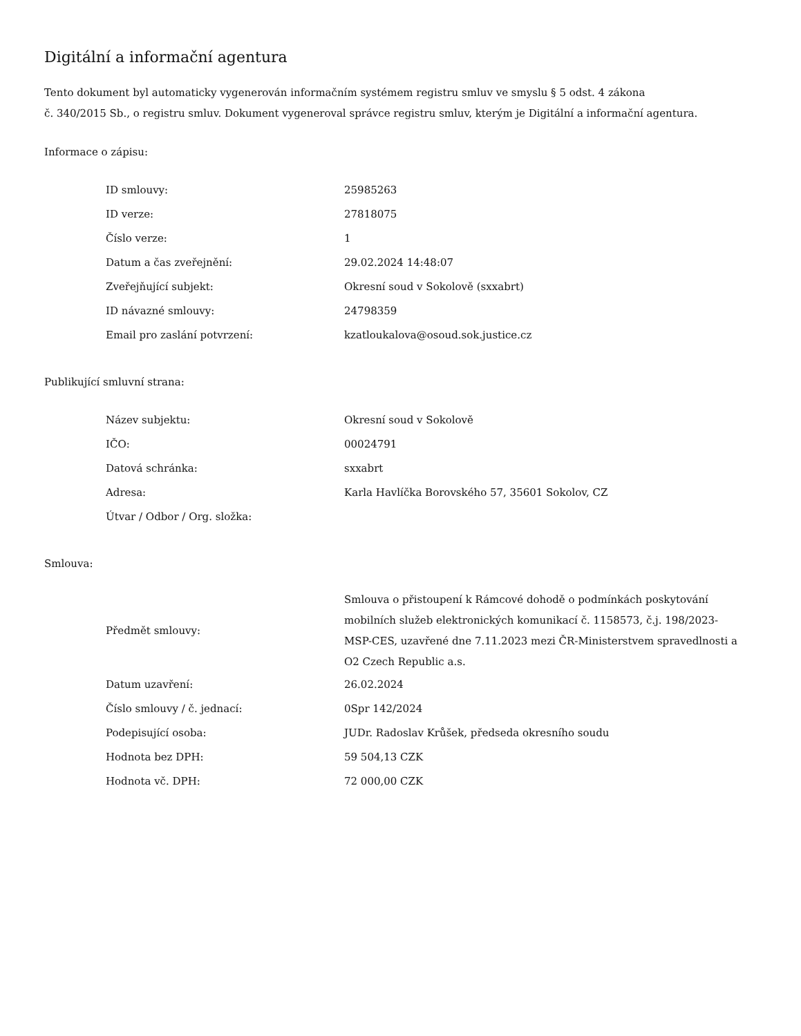Digitální a informační agentura
Tento dokument byl automaticky vygenerován informačním systémem registru smluv ve smyslu § 5 odst. 4 zákona
č. 340/2015 Sb., o registru smluv. Dokument vygeneroval správce registru smluv, kterým je Digitální a informační agentura.
Informace o zápisu:
| ID smlouvy: | 25985263 |
| ID verze: | 27818075 |
| Číslo verze: | 1 |
| Datum a čas zveřejnění: | 29.02.2024 14:48:07 |
| Zveřejňující subjekt: | Okresní soud v Sokolově (sxxabrt) |
| ID návazné smlouvy: | 24798359 |
| Email pro zaslání potvrzení: | kzatloukalova@osoud.sok.justice.cz |
Publikující smluvní strana:
| Název subjektu: | Okresní soud v Sokolově |
| IČO: | 00024791 |
| Datová schránka: | sxxabrt |
| Adresa: | Karla Havlíčka Borovského 57, 35601 Sokolov, CZ |
| Útvar / Odbor / Org. složka: | |
Smlouva:
| Předmět smlouvy: | Smlouva o přistoupení k Rámcové dohodě o podmínkách poskytování mobilních služeb elektronických komunikací č. 1158573, č.j. 198/2023-MSP-CES, uzavřené dne 7.11.2023 mezi ČR-Ministerstvem spravedlnosti a O2 Czech Republic a.s. |
| Datum uzavření: | 26.02.2024 |
| Číslo smlouvy / č. jednací: | 0Spr 142/2024 |
| Podepisující osoba: | JUDr. Radoslav Krůšek, předseda okresního soudu |
| Hodnota bez DPH: | 59 504,13 CZK |
| Hodnota vč. DPH: | 72 000,00 CZK |